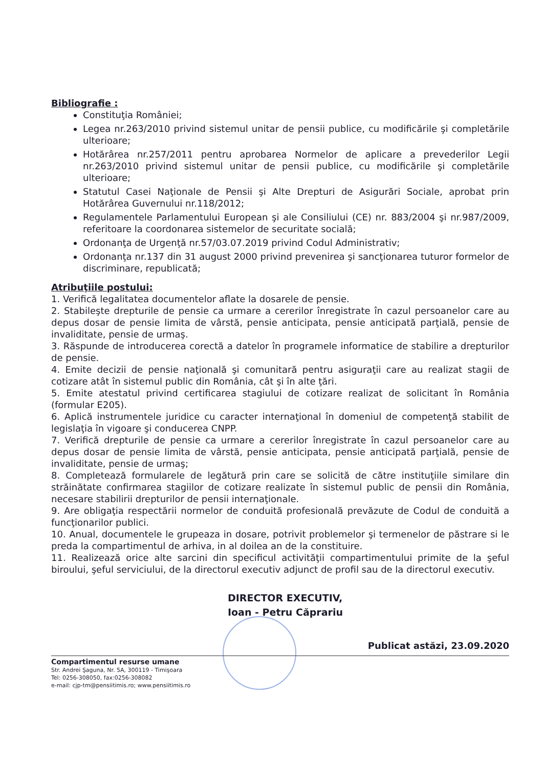Bibliografie :
Constituţia României;
Legea nr.263/2010 privind sistemul unitar de pensii publice, cu modificările şi completările ulterioare;
Hotărârea nr.257/2011 pentru aprobarea Normelor de aplicare a prevederilor Legii nr.263/2010 privind sistemul unitar de pensii publice, cu modificările şi completările ulterioare;
Statutul Casei Naţionale de Pensii şi Alte Drepturi de Asigurări Sociale, aprobat prin Hotărârea Guvernului nr.118/2012;
Regulamentele Parlamentului European şi ale Consiliului (CE) nr. 883/2004 şi nr.987/2009, referitoare la coordonarea sistemelor de securitate socială;
Ordonanţa de Urgenţă nr.57/03.07.2019 privind Codul Administrativ;
Ordonanţa nr.137 din 31 august 2000 privind prevenirea şi sancţionarea tuturor formelor de discriminare, republicată;
Atribuţiile postului:
1. Verifică legalitatea documentelor aflate la dosarele de pensie.
2. Stabileşte drepturile de pensie ca urmare a cererilor înregistrate în cazul persoanelor care au depus dosar de pensie limita de vârstă, pensie anticipata, pensie anticipată parţială, pensie de invaliditate, pensie de urmaş.
3. Răspunde de introducerea corectă a datelor în programele informatice de stabilire a drepturilor de pensie.
4. Emite decizii de pensie naţională şi comunitară pentru asiguraţii care au realizat stagii de cotizare atât în sistemul public din România, cât şi în alte ţări.
5. Emite atestatul privind certificarea stagiului de cotizare realizat de solicitant în România (formular E205).
6. Aplică instrumentele juridice cu caracter internaţional în domeniul de competenţă stabilit de legislaţia în vigoare şi conducerea CNPP.
7. Verifică drepturile de pensie ca urmare a cererilor înregistrate în cazul persoanelor care au depus dosar de pensie limita de vârstă, pensie anticipata, pensie anticipată parţială, pensie de invaliditate, pensie de urmaş;
8. Completează formularele de legătură prin care se solicită de către instituţiile similare din străinătate confirmarea stagiilor de cotizare realizate în sistemul public de pensii din România, necesare stabilirii drepturilor de pensii internaţionale.
9. Are obligaţia respectării normelor de conduită profesională prevăzute de Codul de conduită a funcţionarilor publici.
10. Anual, documentele le grupeaza in dosare, potrivit problemelor şi termenelor de păstrare si le preda la compartimentul de arhiva, in al doilea an de la constituire.
11. Realizează orice alte sarcini din specificul activităţii compartimentului primite de la şeful biroului, şeful serviciului, de la directorul executiv adjunct de profil sau de la directorul executiv.
DIRECTOR EXECUTIV,
Ioan - Petru Căprariu
Publicat astăzi, 23.09.2020
Compartimentul resurse umane
Str. Andrei Şaguna, Nr. 5A, 300119 - Timişoara
Tel: 0256-308050, fax:0256-308082
e-mail: cjp-tm@pensiitimis.ro; www.pensiitimis.ro